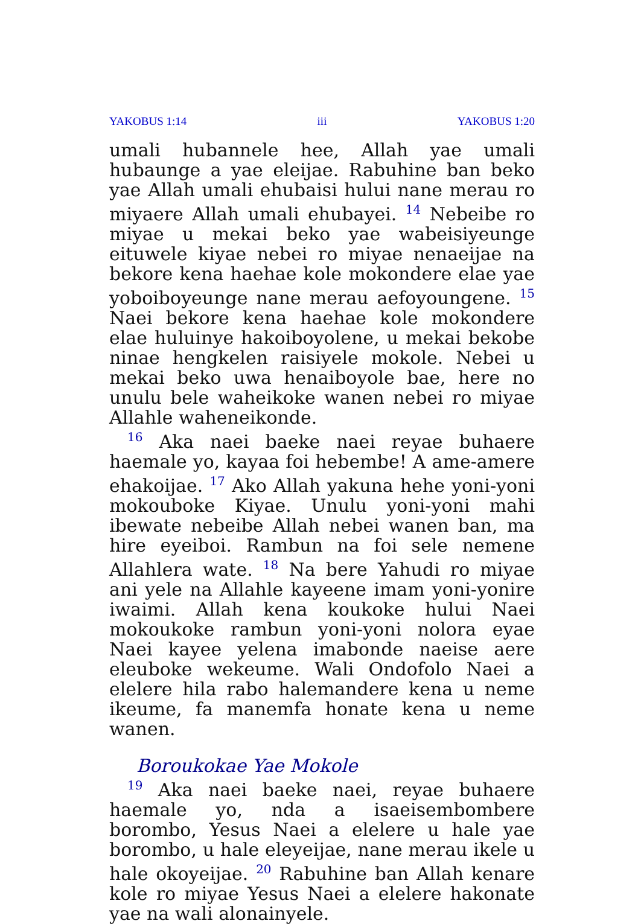YAKOBUS 1:14 iii YAKOBUS 1:20
umali hubannele hee, Allah yae umali hubaunge a yae eleijae. Rabuhine ban beko yae Allah umali ehubaisi hului nane merau ro miyaere Allah umali ehubayei. <sup>14</sup> Nebeibe ro miyae u mekai beko yae wabeisiyeunge eituwele kiyae nebei ro miyae nenaeijae na bekore kena haehae kole mokondere elae yae yoboiboyeunge nane merau aefoyoungene. <sup>15</sup> Naei bekore kena haehae kole mokondere elae huluinye hakoiboyolene, u mekai bekobe ninae hengkelen raisiyele mokole. Nebei u mekai beko uwa henaiboyole bae, here no unulu bele waheikoke wanen nebei ro miyae Allahle waheneikonde.
<sup>16</sup> Aka naei baeke naei reyae buhaere haemale yo, kayaa foi hebembe! A ame-amere ehakoijae. <sup>17</sup> Ako Allah yakuna hehe yoni-yoni mokouboke Kiyae. Unulu yoni-yoni mahi ibewate nebeibe Allah nebei wanen ban, ma hire eyeiboi. Rambun na foi sele nemene Allahlera wate. <sup>18</sup> Na bere Yahudi ro miyae ani yele na Allahle kayeene imam yoni-yonire iwaimi. Allah kena koukoke hului Naei mokoukoke rambun yoni-yoni nolora eyae Naei kayee yelena imabonde naeise aere eleuboke wekeume. Wali Ondofolo Naei a elelere hila rabo halemandere kena u neme ikeume, fa manemfa honate kena u neme wanen.
Boroukokae Yae Mokole
<sup>19</sup> Aka naei baeke naei, reyae buhaere haemale yo, nda a isaeisembombere borombo, Yesus Naei a elelere u hale yae borombo, u hale eleyeijae, nane merau ikele u hale okoyeijae. <sup>20</sup> Rabuhine ban Allah kenare kole ro miyae Yesus Naei a elelere hakonate yae na wali alonainyele.